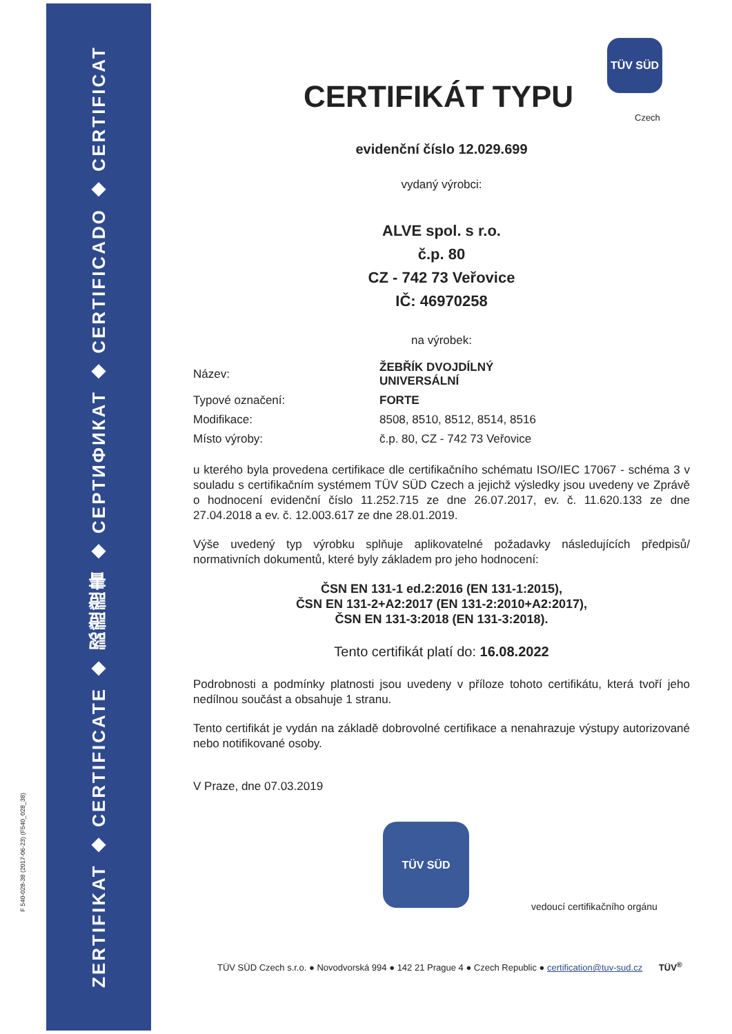ZERTIFIKAT ◆ CERTIFICATE ◆ 認證證書 ◆ СЕРТИФИКАТ ◆ CERTIFICADO ◆ CERTIFICAT
F 540-028-38 (2017-06-23) (F540_028_38)
TÜV SÜD
Czech
CERTIFIKÁT TYPU
evidenční číslo 12.029.699
vydaný výrobci:
ALVE spol. s r.o.
č.p. 80
CZ - 742 73 Veřovice
IČ: 46970258
na výrobek:
| Název: | ŽEBŘÍK DVOJDÍLNÝ UNIVERSÁLNÍ |
| Typové označení: | FORTE |
| Modifikace: | 8508, 8510, 8512, 8514, 8516 |
| Místo výroby: | č.p. 80, CZ - 742 73 Veřovice |
u kterého byla provedena certifikace dle certifikačního schématu ISO/IEC 17067 - schéma 3 v souladu s certifikačním systémem TÜV SÜD Czech a jejichž výsledky jsou uvedeny ve Zprávě o hodnocení evidenční číslo 11.252.715 ze dne 26.07.2017, ev. č. 11.620.133 ze dne 27.04.2018 a ev. č. 12.003.617 ze dne 28.01.2019.
Výše uvedený typ výrobku splňuje aplikovatelné požadavky následujících předpisů/ normativních dokumentů, které byly základem pro jeho hodnocení:
ČSN EN 131-1 ed.2:2016 (EN 131-1:2015),
ČSN EN 131-2+A2:2017 (EN 131-2:2010+A2:2017),
ČSN EN 131-3:2018 (EN 131-3:2018).
Tento certifikát platí do: 16.08.2022
Podrobnosti a podmínky platnosti jsou uvedeny v příloze tohoto certifikátu, která tvoří jeho nedílnou součást a obsahuje 1 stranu.
Tento certifikát je vydán na základě dobrovolné certifikace a nenahrazuje výstupy autorizované nebo notifikované osoby.
V Praze, dne 07.03.2019
TÜV SÜD
vedoucí certifikačního orgánu
TÜV SÜD Czech s.r.o. ● Novodvorská 994 ● 142 21 Prague 4 ● Czech Republic ● certification@tuv-sud.cz TÜV<sup>®</sup>